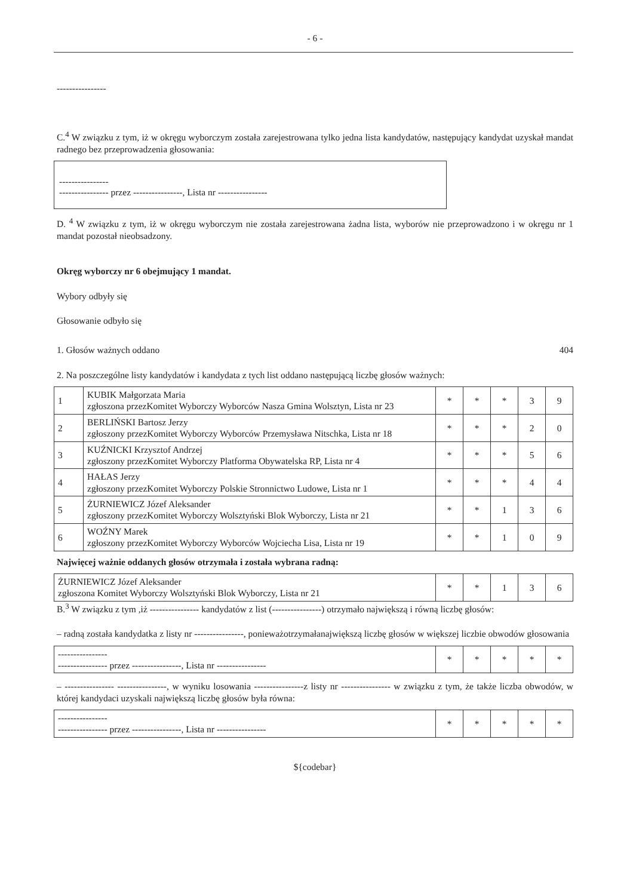- 6 -
----------------
C.<sup>4</sup> W związku z tym, iż w okręgu wyborczym została zarejestrowana tylko jedna lista kandydatów, następujący kandydat uzyskał mandat radnego bez przeprowadzenia głosowania:
----------------
---------------- przez ----------------, Lista nr ----------------
D. <sup>4</sup> W związku z tym, iż w okręgu wyborczym nie została zarejestrowana żadna lista, wyborów nie przeprowadzono i w okręgu nr 1 mandat pozostał nieobsadzony.
Okręg wyborczy nr 6 obejmujący 1 mandat.
Wybory odbyły się
Głosowanie odbyło się
1. Głosów ważnych oddano 404
2. Na poszczególne listy kandydatów i kandydata z tych list oddano następującą liczbę głosów ważnych:
| 1 | KUBIK Małgorzata Maria zgłoszona przezKomitet Wyborczy Wyborców Nasza Gmina Wolsztyn, Lista nr 23 | * | * | * | 3 | 9 |
| 2 | BERLIŃSKI Bartosz Jerzy zgłoszony przezKomitet Wyborczy Wyborców Przemysława Nitschka, Lista nr 18 | * | * | * | 2 | 0 |
| 3 | KUŹNICKI Krzysztof Andrzej zgłoszony przezKomitet Wyborczy Platforma Obywatelska RP, Lista nr 4 | * | * | * | 5 | 6 |
| 4 | HAŁAS Jerzy zgłoszony przezKomitet Wyborczy Polskie Stronnictwo Ludowe, Lista nr 1 | * | * | * | 4 | 4 |
| 5 | ŻURNIEWICZ Józef Aleksander zgłoszony przezKomitet Wyborczy Wolsztyński Blok Wyborczy, Lista nr 21 | * | * | 1 | 3 | 6 |
| 6 | WOŹNY Marek zgłoszony przezKomitet Wyborczy Wyborców Wojciecha Lisa, Lista nr 19 | * | * | 1 | 0 | 9 |
Najwięcej ważnie oddanych głosów otrzymała i została wybrana radną:
| ŻURNIEWICZ Józef Aleksander zgłoszona Komitet Wyborczy Wolsztyński Blok Wyborczy, Lista nr 21 | * | * | 1 | 3 | 6 |
B.<sup>3</sup> W związku z tym ,iż ---------------- kandydatów z list (----------------) otrzymało największą i równą liczbę głosów:
– radną została kandydatka z listy nr ----------------, ponieważotrzymałanajwiększą liczbę głosów w większej liczbie obwodów głosowania
| ---------------- ---------------- przez ----------------, Lista nr ---------------- | * | * | * | * | * |
– ---------------- ----------------, w wyniku losowania ----------------z listy nr ---------------- w związku z tym, że także liczba obwodów, w której kandydaci uzyskali największą liczbę głosów była równa:
| ---------------- ---------------- przez ----------------, Lista nr ---------------- | * | * | * | * | * |
${codebar}